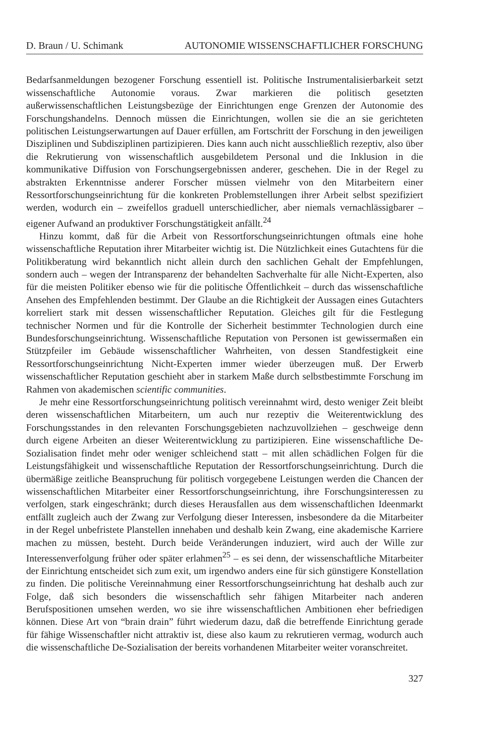D. Braun / U. Schimank AUTONOMIE WISSENSCHAFTLICHER FORSCHUNG
Bedarfsanmeldungen bezogener Forschung essentiell ist. Politische Instrumentalisierbarkeit setzt wissenschaftliche Autonomie voraus. Zwar markieren die politisch gesetzten außerwissenschaftlichen Leistungsbezüge der Einrichtungen enge Grenzen der Autonomie des Forschungshandelns. Dennoch müssen die Einrichtungen, wollen sie die an sie gerichteten politischen Leistungserwartungen auf Dauer erfüllen, am Fortschritt der Forschung in den jeweiligen Disziplinen und Subdisziplinen partizipieren. Dies kann auch nicht ausschließlich rezeptiv, also über die Rekrutierung von wissenschaftlich ausgebildetem Personal und die Inklusion in die kommunikative Diffusion von Forschungsergebnissen anderer, geschehen. Die in der Regel zu abstrakten Erkenntnisse anderer Forscher müssen vielmehr von den Mitarbeitern einer Ressortforschungseinrichtung für die konkreten Problemstellungen ihrer Arbeit selbst spezifiziert werden, wodurch ein – zweifellos graduell unterschiedlicher, aber niemals vernachlässigbarer – eigener Aufwand an produktiver Forschungstätigkeit anfällt.<sup>24</sup>
Hinzu kommt, daß für die Arbeit von Ressortforschungseinrichtungen oftmals eine hohe wissenschaftliche Reputation ihrer Mitarbeiter wichtig ist. Die Nützlichkeit eines Gutachtens für die Politikberatung wird bekanntlich nicht allein durch den sachlichen Gehalt der Empfehlungen, sondern auch – wegen der Intransparenz der behandelten Sachverhalte für alle Nicht-Experten, also für die meisten Politiker ebenso wie für die politische Öffentlichkeit – durch das wissenschaftliche Ansehen des Empfehlenden bestimmt. Der Glaube an die Richtigkeit der Aussagen eines Gutachters korreliert stark mit dessen wissenschaftlicher Reputation. Gleiches gilt für die Festlegung technischer Normen und für die Kontrolle der Sicherheit bestimmter Technologien durch eine Bundesforschungseinrichtung. Wissenschaftliche Reputation von Personen ist gewissermaßen ein Stützpfeiler im Gebäude wissenschaftlicher Wahrheiten, von dessen Standfestigkeit eine Ressortforschungseinrichtung Nicht-Experten immer wieder überzeugen muß. Der Erwerb wissenschaftlicher Reputation geschieht aber in starkem Maße durch selbstbestimmte Forschung im Rahmen von akademischen scientific communities.
Je mehr eine Ressortforschungseinrichtung politisch vereinnahmt wird, desto weniger Zeit bleibt deren wissenschaftlichen Mitarbeitern, um auch nur rezeptiv die Weiterentwicklung des Forschungsstandes in den relevanten Forschungsgebieten nachzuvollziehen – geschweige denn durch eigene Arbeiten an dieser Weiterentwicklung zu partizipieren. Eine wissenschaftliche De-Sozialisation findet mehr oder weniger schleichend statt – mit allen schädlichen Folgen für die Leistungsfähigkeit und wissenschaftliche Reputation der Ressortforschungseinrichtung. Durch die übermäßige zeitliche Beanspruchung für politisch vorgegebene Leistungen werden die Chancen der wissenschaftlichen Mitarbeiter einer Ressortforschungseinrichtung, ihre Forschungsinteressen zu verfolgen, stark eingeschränkt; durch dieses Herausfallen aus dem wissenschaftlichen Ideenmarkt entfällt zugleich auch der Zwang zur Verfolgung dieser Interessen, insbesondere da die Mitarbeiter in der Regel unbefristete Planstellen innehaben und deshalb kein Zwang, eine akademische Karriere machen zu müssen, besteht. Durch beide Veränderungen induziert, wird auch der Wille zur Interessenverfolgung früher oder später erlahmen<sup>25</sup> – es sei denn, der wissenschaftliche Mitarbeiter der Einrichtung entscheidet sich zum exit, um irgendwo anders eine für sich günstigere Konstellation zu finden. Die politische Vereinnahmung einer Ressortforschungseinrichtung hat deshalb auch zur Folge, daß sich besonders die wissenschaftlich sehr fähigen Mitarbeiter nach anderen Berufspositionen umsehen werden, wo sie ihre wissenschaftlichen Ambitionen eher befriedigen können. Diese Art von “brain drain” führt wiederum dazu, daß die betreffende Einrichtung gerade für fähige Wissenschaftler nicht attraktiv ist, diese also kaum zu rekrutieren vermag, wodurch auch die wissenschaftliche De-Sozialisation der bereits vorhandenen Mitarbeiter weiter voranschreitet.
327